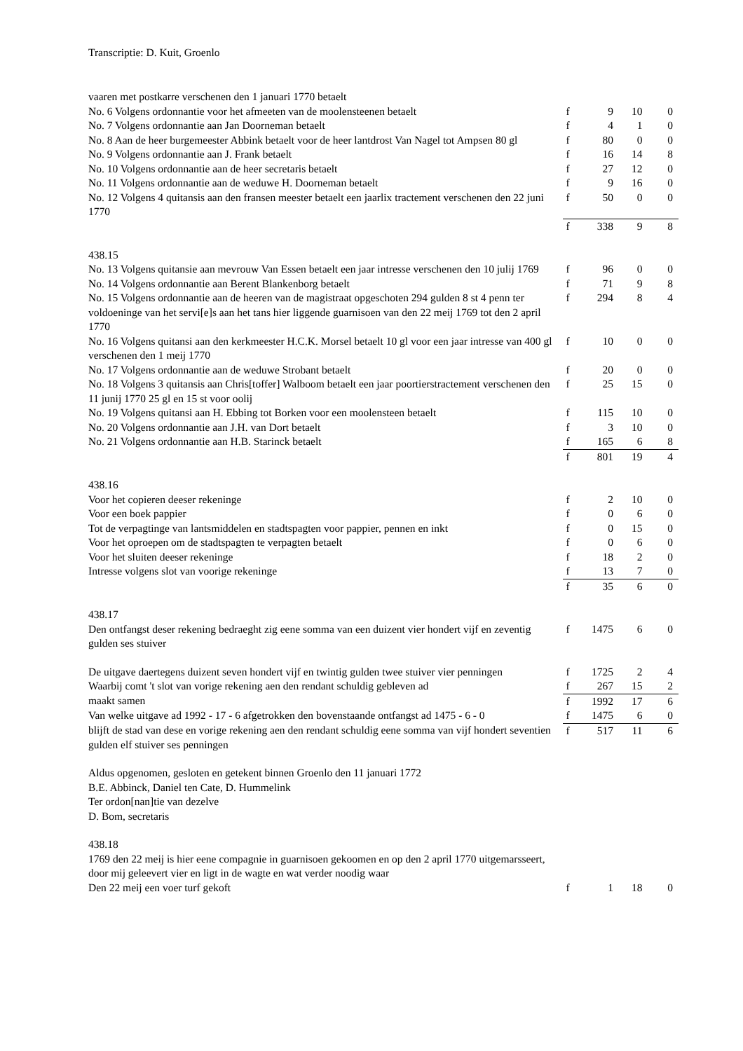Transcriptie: D. Kuit, Groenlo
| vaaren met postkarre verschenen den 1 januari 1770 betaelt | | | | |
| No. 6 Volgens ordonnantie voor het afmeeten van de moolensteenen betaelt | f | 9 | 10 | 0 |
| No. 7 Volgens ordonnantie aan Jan Doorneman betaelt | f | 4 | 1 | 0 |
| No. 8 Aan de heer burgemeester Abbink betaelt voor de heer lantdrost Van Nagel tot Ampsen 80 gl | f | 80 | 0 | 0 |
| No. 9 Volgens ordonnantie aan J. Frank betaelt | f | 16 | 14 | 8 |
| No. 10 Volgens ordonnantie aan de heer secretaris betaelt | f | 27 | 12 | 0 |
| No. 11 Volgens ordonnantie aan de weduwe H. Doorneman betaelt | f | 9 | 16 | 0 |
| No. 12 Volgens 4 quitansis aan den fransen meester betaelt een jaarlix tractement verschenen den 22 juni 1770 | f | 50 | 0 | 0 |
| | f | 338 | 9 | 8 |
| 438.15 | | | | |
| No. 13 Volgens quitansie aan mevrouw Van Essen betaelt een jaar intresse verschenen den 10 julij 1769 | f | 96 | 0 | 0 |
| No. 14 Volgens ordonnantie aan Berent Blankenborg betaelt | f | 71 | 9 | 8 |
| No. 15 Volgens ordonnantie aan de heeren van de magistraat opgeschoten 294 gulden 8 st 4 penn ter voldoeninge van het servi[e]s aan het tans hier liggende guarnisoen van den 22 meij 1769 tot den 2 april 1770 | f | 294 | 8 | 4 |
| No. 16 Volgens quitansi aan den kerkmeester H.C.K. Morsel betaelt 10 gl voor een jaar intresse van 400 gl verschenen den 1 meij 1770 | f | 10 | 0 | 0 |
| No. 17 Volgens ordonnantie aan de weduwe Strobant betaelt | f | 20 | 0 | 0 |
| No. 18 Volgens 3 quitansis aan Chris[toffer] Walboom betaelt een jaar poortierstractement verschenen den 11 junij 1770 25 gl en 15 st voor oolij | f | 25 | 15 | 0 |
| No. 19 Volgens quitansi aan H. Ebbing tot Borken voor een moolensteen betaelt | f | 115 | 10 | 0 |
| No. 20 Volgens ordonnantie aan J.H. van Dort betaelt | f | 3 | 10 | 0 |
| No. 21 Volgens ordonnantie aan H.B. Starinck betaelt | f | 165 | 6 | 8 |
| | f | 801 | 19 | 4 |
| 438.16 | | | | |
| Voor het copieren deeser rekeninge | f | 2 | 10 | 0 |
| Voor een boek pappier | f | 0 | 6 | 0 |
| Tot de verpagtinge van lantsmiddelen en stadtspagten voor pappier, pennen en inkt | f | 0 | 15 | 0 |
| Voor het oproepen om de stadtspagten te verpagten betaelt | f | 0 | 6 | 0 |
| Voor het sluiten deeser rekeninge | f | 18 | 2 | 0 |
| Intresse volgens slot van voorige rekeninge | f | 13 | 7 | 0 |
| | f | 35 | 6 | 0 |
| 438.17 | | | | |
| Den ontfangst deser rekening bedraeght zig eene somma van een duizent vier hondert vijf en zeventig gulden ses stuiver | f | 1475 | 6 | 0 |
| De uitgave daertegens duizent seven hondert vijf en twintig gulden twee stuiver vier penningen | f | 1725 | 2 | 4 |
| Waarbij comt 't slot van vorige rekening aen den rendant schuldig gebleven ad | f | 267 | 15 | 2 |
| maakt samen | f | 1992 | 17 | 6 |
| Van welke uitgave ad 1992 - 17 - 6 afgetrokken den bovenstaande ontfangst ad 1475 - 6 - 0 | f | 1475 | 6 | 0 |
| blijft de stad van dese en vorige rekening aen den rendant schuldig eene somma van vijf hondert seventien gulden elf stuiver ses penningen | f | 517 | 11 | 6 |
| Aldus opgenomen, gesloten en getekent binnen Groenlo den 11 januari 1772 B.E. Abbinck, Daniel ten Cate, D. Hummelink Ter ordon[nan]tie van dezelve D. Bom, secretaris | | | | |
| 438.18 1769 den 22 meij is hier eene compagnie in guarnisoen gekoomen en op den 2 april 1770 uitgemarsseert, door mij geleevert vier en ligt in de wagte en wat verder noodig waar | | | | |
| Den 22 meij een voer turf gekoft | f | 1 | 18 | 0 |